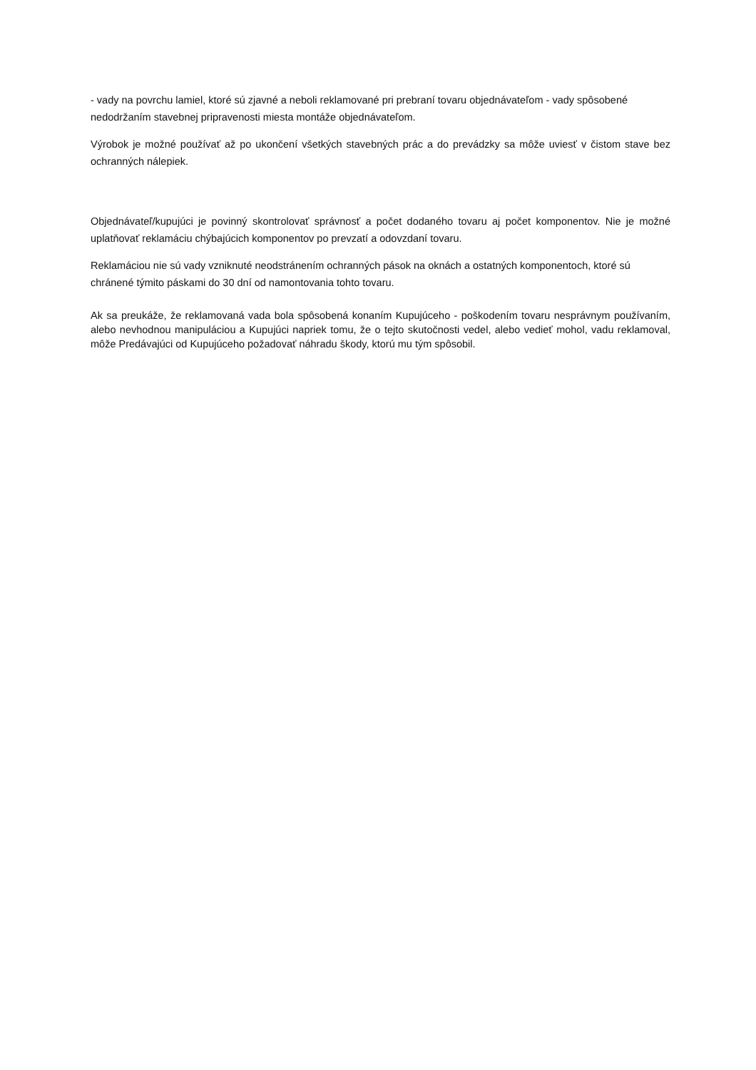- vady na povrchu lamiel, ktoré sú zjavné a neboli reklamované pri prebraní tovaru objednávateľom - vady spôsobené nedodržaním stavebnej pripravenosti miesta montáže objednávateľom.
Výrobok je možné používať až po ukončení všetkých stavebných prác a do prevádzky sa môže uviesť v čistom stave bez ochranných nálepiek.
Objednávateľ/kupujúci je povinný skontrolovať správnosť a počet dodaného tovaru aj počet komponentov. Nie je možné uplatňovať reklamáciu chýbajúcich komponentov po prevzatí a odovzdaní tovaru.
Reklamáciou nie sú vady vzniknuté neodstránením ochranných pások na oknách a ostatných komponentoch, ktoré sú chránené týmito páskami do 30 dní od namontovania tohto tovaru.
Ak sa preukáže, že reklamovaná vada bola spôsobená konaním Kupujúceho - poškodením tovaru nesprávnym používaním, alebo nevhodnou manipuláciou a Kupujúci napriek tomu, že o tejto skutočnosti vedel, alebo vedieť mohol, vadu reklamoval, môže Predávajúci od Kupujúceho požadovať náhradu škody, ktorú mu tým spôsobil.